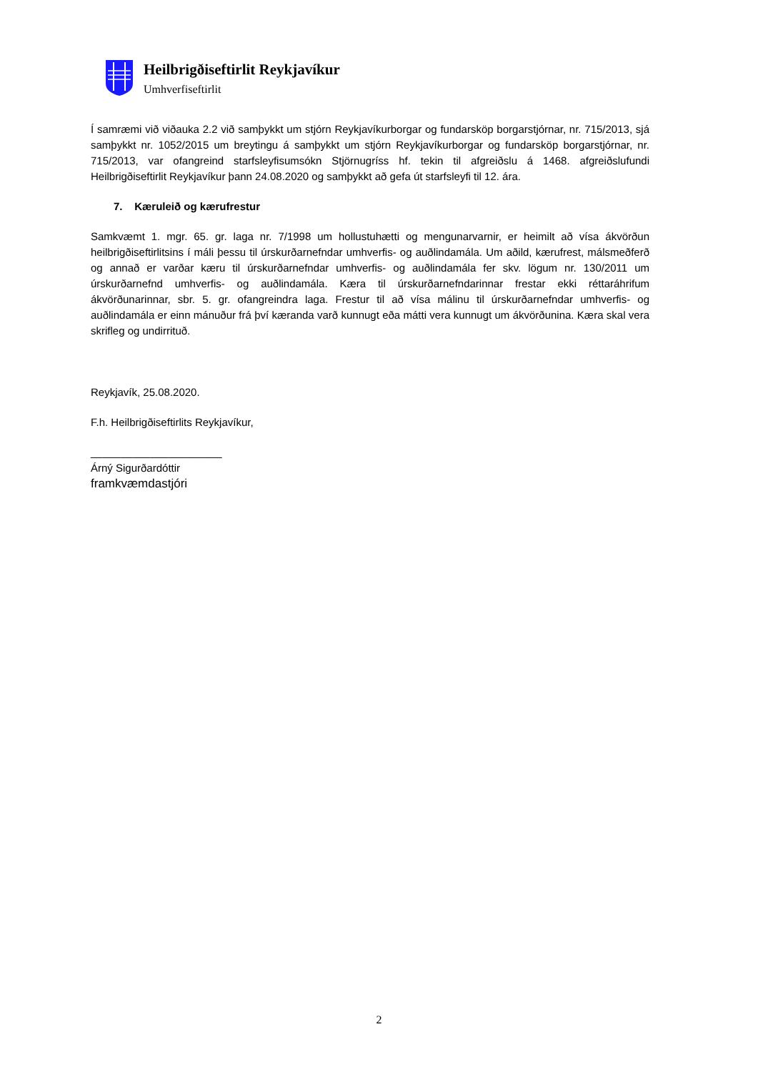Heilbrigðiseftirlit Reykjavíkur
Umhverfiseftirlit
Í samræmi við viðauka 2.2 við samþykkt um stjórn Reykjavíkurborgar og fundarsköp borgarstjórnar, nr. 715/2013, sjá samþykkt nr. 1052/2015 um breytingu á samþykkt um stjórn Reykjavíkurborgar og fundarsköp borgarstjórnar, nr. 715/2013, var ofangreind starfsleyfisumsókn Stjörnugríss hf. tekin til afgreiðslu á 1468. afgreiðslufundi Heilbrigðiseftirlit Reykjavíkur þann 24.08.2020 og samþykkt að gefa út starfsleyfi til 12. ára.
7. Kæruleið og kærufrestur
Samkvæmt 1. mgr. 65. gr. laga nr. 7/1998 um hollustuhætti og mengunarvarnir, er heimilt að vísa ákvörðun heilbrigðiseftirlitsins í máli þessu til úrskurðarnefndar umhverfis- og auðlindamála. Um aðild, kærufrest, málsmeðferð og annað er varðar kæru til úrskurðarnefndar umhverfis- og auðlindamála fer skv. lögum nr. 130/2011 um úrskurðarnefnd umhverfis- og auðlindamála. Kæra til úrskurðarnefndarinnar frestar ekki réttaráhrifum ákvörðunarinnar, sbr. 5. gr. ofangreindra laga. Frestur til að vísa málinu til úrskurðarnefndar umhverfis- og auðlindamála er einn mánuður frá því kæranda varð kunnugt eða mátti vera kunnugt um ákvörðunina. Kæra skal vera skrifleg og undirrituð.
Reykjavík, 25.08.2020.
F.h. Heilbrigðiseftirlits Reykjavíkur,
______________________
Árný Sigurðardóttir
framkvæmdastjóri
2